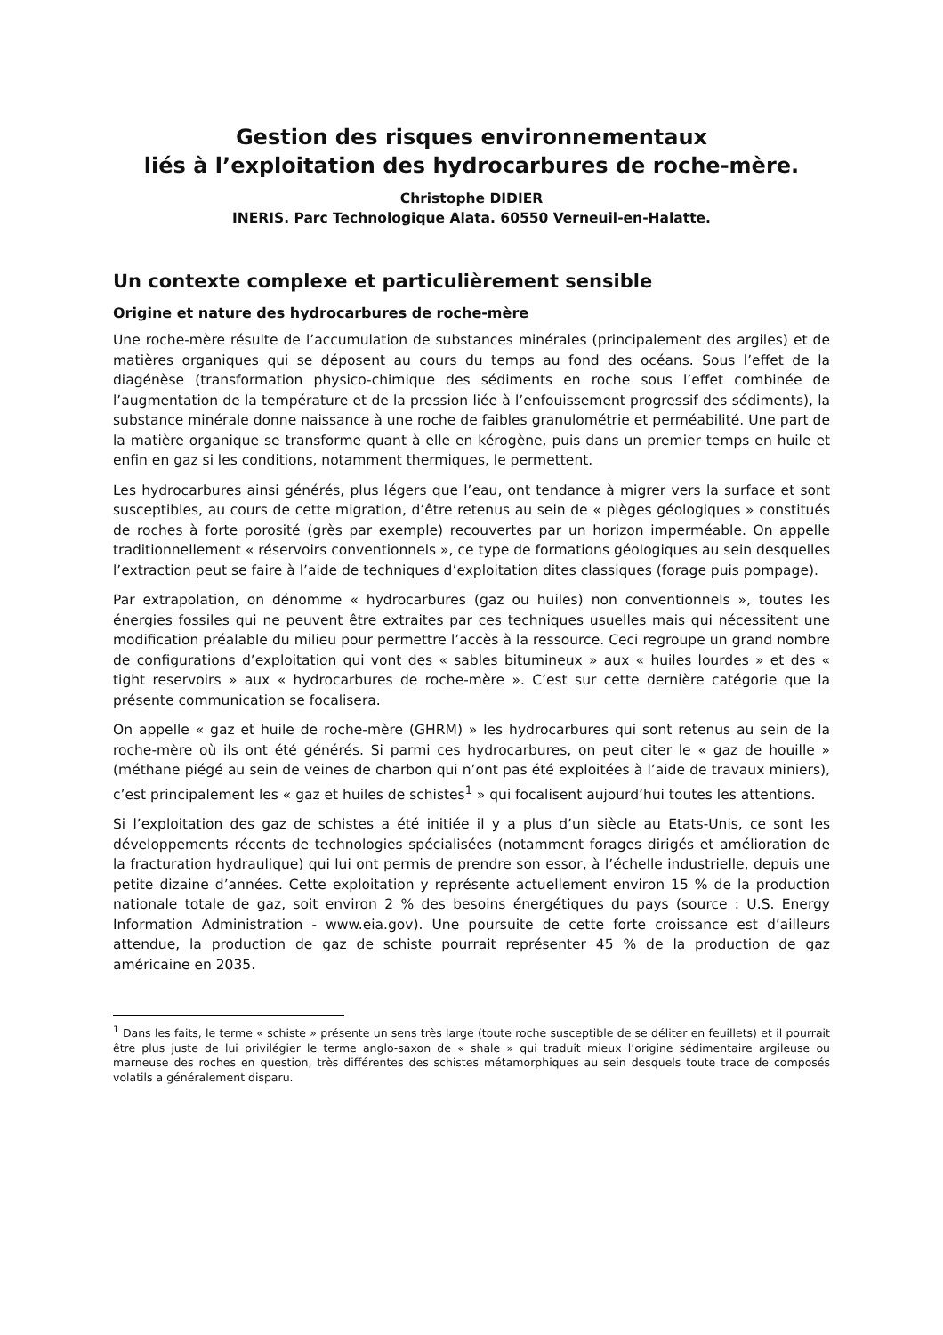Gestion des risques environnementaux
liés à l’exploitation des hydrocarbures de roche-mère.
Christophe DIDIER
INERIS. Parc Technologique Alata. 60550 Verneuil-en-Halatte.
Un contexte complexe et particulièrement sensible
Origine et nature des hydrocarbures de roche-mère
Une roche-mère résulte de l’accumulation de substances minérales (principalement des argiles) et de matières organiques qui se déposent au cours du temps au fond des océans. Sous l’effet de la diagénèse (transformation physico-chimique des sédiments en roche sous l’effet combinée de l’augmentation de la température et de la pression liée à l’enfouissement progressif des sédiments), la substance minérale donne naissance à une roche de faibles granulométrie et perméabilité. Une part de la matière organique se transforme quant à elle en kérogène, puis dans un premier temps en huile et enfin en gaz si les conditions, notamment thermiques, le permettent.
Les hydrocarbures ainsi générés, plus légers que l’eau, ont tendance à migrer vers la surface et sont susceptibles, au cours de cette migration, d’être retenus au sein de « pièges géologiques » constitués de roches à forte porosité (grès par exemple) recouvertes par un horizon imperméable. On appelle traditionnellement « réservoirs conventionnels », ce type de formations géologiques au sein desquelles l’extraction peut se faire à l’aide de techniques d’exploitation dites classiques (forage puis pompage).
Par extrapolation, on dénomme « hydrocarbures (gaz ou huiles) non conventionnels », toutes les énergies fossiles qui ne peuvent être extraites par ces techniques usuelles mais qui nécessitent une modification préalable du milieu pour permettre l’accès à la ressource. Ceci regroupe un grand nombre de configurations d’exploitation qui vont des « sables bitumineux » aux « huiles lourdes » et des « tight reservoirs » aux « hydrocarbures de roche-mère ». C’est sur cette dernière catégorie que la présente communication se focalisera.
On appelle « gaz et huile de roche-mère (GHRM) » les hydrocarbures qui sont retenus au sein de la roche-mère où ils ont été générés. Si parmi ces hydrocarbures, on peut citer le « gaz de houille » (méthane piégé au sein de veines de charbon qui n’ont pas été exploitées à l’aide de travaux miniers), c’est principalement les « gaz et huiles de schistes<sup>1</sup> » qui focalisent aujourd’hui toutes les attentions.
Si l’exploitation des gaz de schistes a été initiée il y a plus d’un siècle au Etats-Unis, ce sont les développements récents de technologies spécialisées (notamment forages dirigés et amélioration de la fracturation hydraulique) qui lui ont permis de prendre son essor, à l’échelle industrielle, depuis une petite dizaine d’années. Cette exploitation y représente actuellement environ 15 % de la production nationale totale de gaz, soit environ 2 % des besoins énergétiques du pays (source : U.S. Energy Information Administration - www.eia.gov). Une poursuite de cette forte croissance est d’ailleurs attendue, la production de gaz de schiste pourrait représenter 45 % de la production de gaz américaine en 2035.
<sup>1</sup> Dans les faits, le terme « schiste » présente un sens très large (toute roche susceptible de se déliter en feuillets) et il pourrait être plus juste de lui privilégier le terme anglo-saxon de « shale » qui traduit mieux l’origine sédimentaire argileuse ou marneuse des roches en question, très différentes des schistes métamorphiques au sein desquels toute trace de composés volatils a généralement disparu.